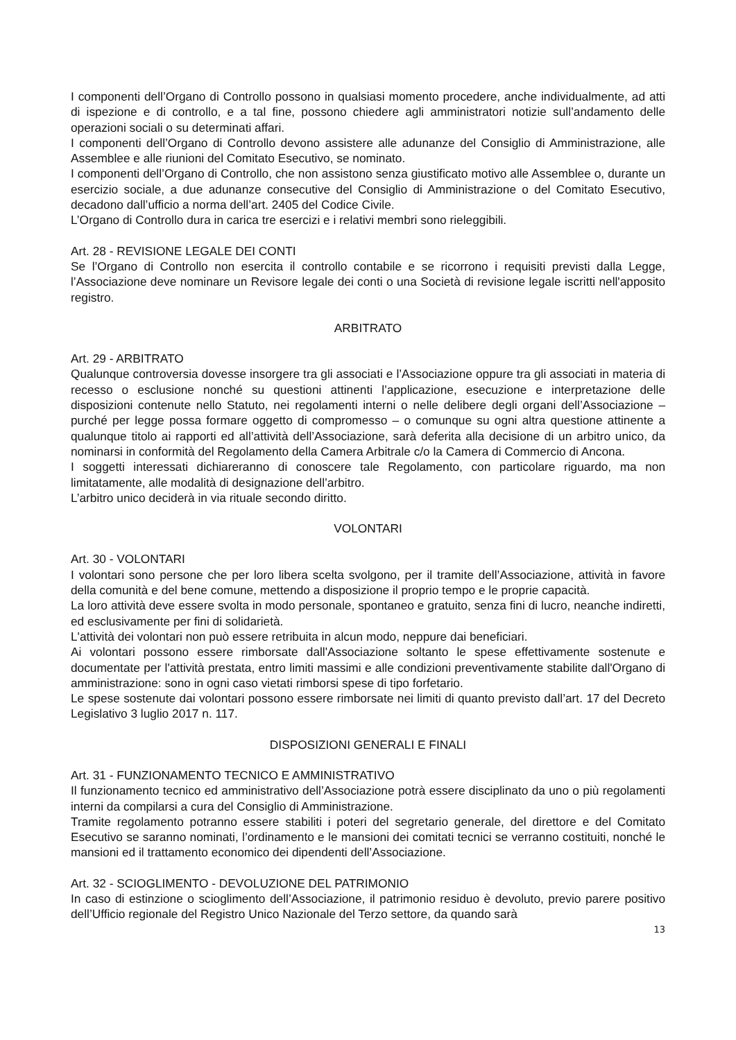I componenti dell’Organo di Controllo possono in qualsiasi momento procedere, anche individualmente, ad atti di ispezione e di controllo, e a tal fine, possono chiedere agli amministratori notizie sull’andamento delle operazioni sociali o su determinati affari.
I componenti dell’Organo di Controllo devono assistere alle adunanze del Consiglio di Amministrazione, alle Assemblee e alle riunioni del Comitato Esecutivo, se nominato.
I componenti dell’Organo di Controllo, che non assistono senza giustificato motivo alle Assemblee o, durante un esercizio sociale, a due adunanze consecutive del Consiglio di Amministrazione o del Comitato Esecutivo, decadono dall’ufficio a norma dell’art. 2405 del Codice Civile.
L’Organo di Controllo dura in carica tre esercizi e i relativi membri sono rieleggibili.
Art. 28 - REVISIONE LEGALE DEI CONTI
Se l’Organo di Controllo non esercita il controllo contabile e se ricorrono i requisiti previsti dalla Legge, l’Associazione deve nominare un Revisore legale dei conti o una Società di revisione legale iscritti nell'apposito registro.
ARBITRATO
Art. 29 - ARBITRATO
Qualunque controversia dovesse insorgere tra gli associati e l’Associazione oppure tra gli associati in materia di recesso o esclusione nonché su questioni attinenti l’applicazione, esecuzione e interpretazione delle disposizioni contenute nello Statuto, nei regolamenti interni o nelle delibere degli organi dell’Associazione – purché per legge possa formare oggetto di compromesso – o comunque su ogni altra questione attinente a qualunque titolo ai rapporti ed all’attività dell’Associazione, sarà deferita alla decisione di un arbitro unico, da nominarsi in conformità del Regolamento della Camera Arbitrale c/o la Camera di Commercio di Ancona.
I soggetti interessati dichiareranno di conoscere tale Regolamento, con particolare riguardo, ma non limitatamente, alle modalità di designazione dell’arbitro.
L’arbitro unico deciderà in via rituale secondo diritto.
VOLONTARI
Art. 30 - VOLONTARI
I volontari sono persone che per loro libera scelta svolgono, per il tramite dell’Associazione, attività in favore della comunità e del bene comune, mettendo a disposizione il proprio tempo e le proprie capacità.
La loro attività deve essere svolta in modo personale, spontaneo e gratuito, senza fini di lucro, neanche indiretti, ed esclusivamente per fini di solidarietà.
L'attività dei volontari non può essere retribuita in alcun modo, neppure dai beneficiari.
Ai volontari possono essere rimborsate dall'Associazione soltanto le spese effettivamente sostenute e documentate per l'attività prestata, entro limiti massimi e alle condizioni preventivamente stabilite dall'Organo di amministrazione: sono in ogni caso vietati rimborsi spese di tipo forfetario.
Le spese sostenute dai volontari possono essere rimborsate nei limiti di quanto previsto dall’art. 17 del Decreto Legislativo 3 luglio 2017 n. 117.
DISPOSIZIONI GENERALI E FINALI
Art. 31 - FUNZIONAMENTO TECNICO E AMMINISTRATIVO
Il funzionamento tecnico ed amministrativo dell’Associazione potrà essere disciplinato da uno o più regolamenti interni da compilarsi a cura del Consiglio di Amministrazione.
Tramite regolamento potranno essere stabiliti i poteri del segretario generale, del direttore e del Comitato Esecutivo se saranno nominati, l’ordinamento e le mansioni dei comitati tecnici se verranno costituiti, nonché le mansioni ed il trattamento economico dei dipendenti dell’Associazione.
Art. 32 - SCIOGLIMENTO - DEVOLUZIONE DEL PATRIMONIO
In caso di estinzione o scioglimento dell’Associazione, il patrimonio residuo è devoluto, previo parere positivo dell’Ufficio regionale del Registro Unico Nazionale del Terzo settore, da quando sarà
13